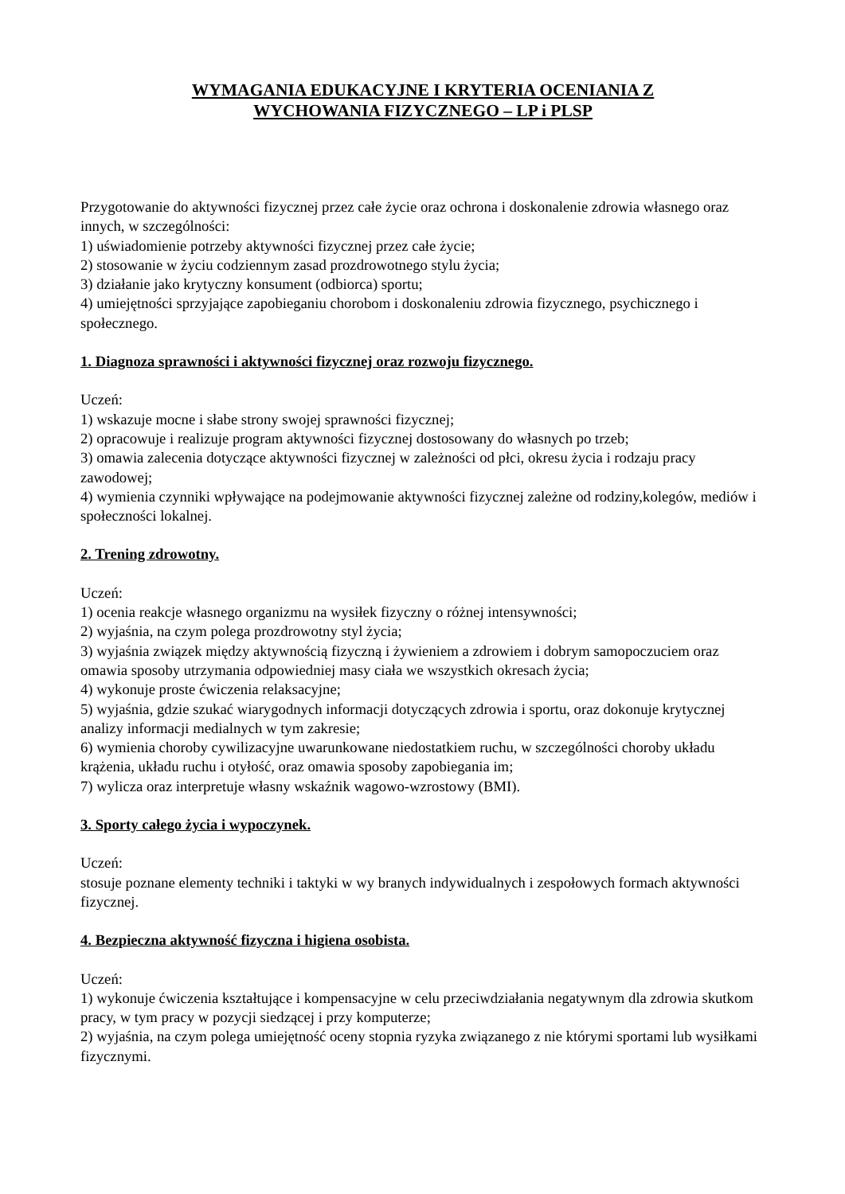WYMAGANIA EDUKACYJNE I KRYTERIA OCENIANIA Z
WYCHOWANIA FIZYCZNEGO – LP i PLSP
Przygotowanie do aktywności fizycznej przez całe życie oraz ochrona i doskonalenie zdrowia własnego oraz innych, w szczególności:
1) uświadomienie potrzeby aktywności fizycznej przez całe życie;
2) stosowanie w życiu codziennym zasad prozdrowotnego stylu życia;
3) działanie jako krytyczny konsument (odbiorca) sportu;
4) umiejętności sprzyjające zapobieganiu chorobom i doskonaleniu zdrowia fizycznego, psychicznego i społecznego.
1. Diagnoza sprawności i aktywności fizycznej oraz rozwoju fizycznego.
Uczeń:
1) wskazuje mocne i słabe strony swojej sprawności fizycznej;
2) opracowuje i realizuje program aktywności fizycznej dostosowany do własnych po trzeb;
3) omawia zalecenia dotyczące aktywności fizycznej w zależności od płci, okresu życia i rodzaju pracy zawodowej;
4) wymienia czynniki wpływające na podejmowanie aktywności fizycznej zależne od rodziny,kolegów, mediów i społeczności lokalnej.
2. Trening zdrowotny.
Uczeń:
1) ocenia reakcje własnego organizmu na wysiłek fizyczny o różnej intensywności;
2) wyjaśnia, na czym polega prozdrowotny styl życia;
3) wyjaśnia związek między aktywnością fizyczną i żywieniem a zdrowiem i dobrym samopoczuciem oraz omawia sposoby utrzymania odpowiedniej masy ciała we wszystkich okresach życia;
4) wykonuje proste ćwiczenia relaksacyjne;
5) wyjaśnia, gdzie szukać wiarygodnych informacji dotyczących zdrowia i sportu, oraz dokonuje krytycznej analizy informacji medialnych w tym zakresie;
6) wymienia choroby cywilizacyjne uwarunkowane niedostatkiem ruchu, w szczególności choroby układu krążenia, układu ruchu i otyłość, oraz omawia sposoby zapobiegania im;
7) wylicza oraz interpretuje własny wskaźnik wagowo-wzrostowy (BMI).
3. Sporty całego życia i wypoczynek.
Uczeń:
stosuje poznane elementy techniki i taktyki w wy branych indywidualnych i zespołowych formach aktywności fizycznej.
4. Bezpieczna aktywność fizyczna i higiena osobista.
Uczeń:
1) wykonuje ćwiczenia kształtujące i kompensacyjne w celu przeciwdziałania negatywnym dla zdrowia skutkom pracy, w tym pracy w pozycji siedzącej i przy komputerze;
2) wyjaśnia, na czym polega umiejętność oceny stopnia ryzyka związanego z nie którymi sportami lub wysiłkami fizycznymi.